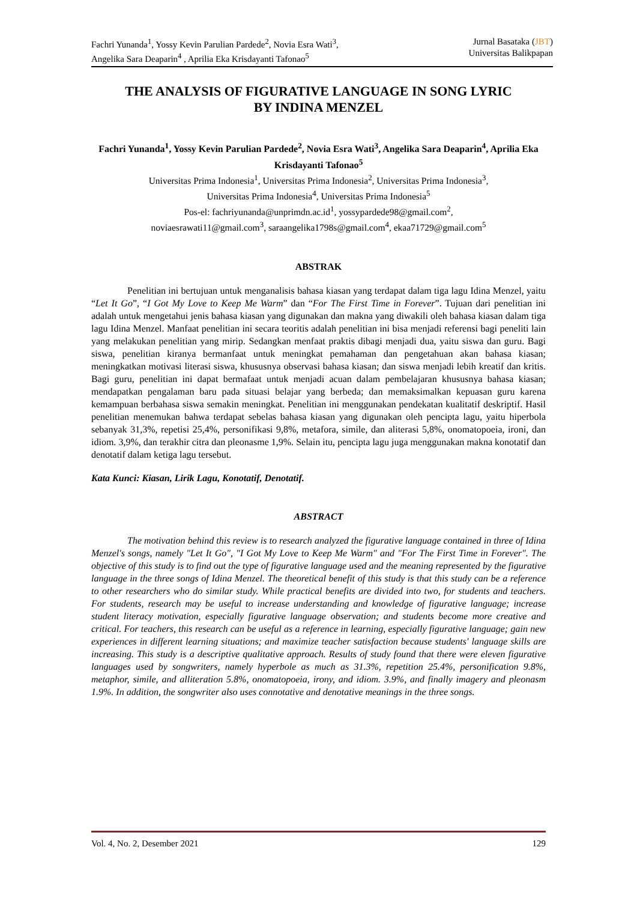Fachri Yunanda<sup>1</sup>, Yossy Kevin Parulian Pardede<sup>2</sup>, Novia Esra Wati<sup>3</sup>,
Angelika Sara Deaparin<sup>4</sup> , Aprilia Eka Krisdayanti Tafonao<sup>5</sup>
Jurnal Basataka (JBT)
Universitas Balikpapan
THE ANALYSIS OF FIGURATIVE LANGUAGE IN SONG LYRIC
BY INDINA MENZEL
Fachri Yunanda<sup>1</sup>, Yossy Kevin Parulian Pardede<sup>2</sup>, Novia Esra Wati<sup>3</sup>, Angelika Sara Deaparin<sup>4</sup>, Aprilia Eka Krisdayanti Tafonao<sup>5</sup>
Universitas Prima Indonesia<sup>1</sup>, Universitas Prima Indonesia<sup>2</sup>, Universitas Prima Indonesia<sup>3</sup>,
Universitas Prima Indonesia<sup>4</sup>, Universitas Prima Indonesia<sup>5</sup>
Pos-el: fachriyunanda@unprimdn.ac.id<sup>1</sup>, yossypardede98@gmail.com<sup>2</sup>,
noviaesrawati11@gmail.com<sup>3</sup>, saraangelika1798s@gmail.com<sup>4</sup>, ekaa71729@gmail.com<sup>5</sup>
ABSTRAK
Penelitian ini bertujuan untuk menganalisis bahasa kiasan yang terdapat dalam tiga lagu Idina Menzel, yaitu “Let It Go”, “I Got My Love to Keep Me Warm” dan “For The First Time in Forever”. Tujuan dari penelitian ini adalah untuk mengetahui jenis bahasa kiasan yang digunakan dan makna yang diwakili oleh bahasa kiasan dalam tiga lagu Idina Menzel. Manfaat penelitian ini secara teoritis adalah penelitian ini bisa menjadi referensi bagi peneliti lain yang melakukan penelitian yang mirip. Sedangkan menfaat praktis dibagi menjadi dua, yaitu siswa dan guru. Bagi siswa, penelitian kiranya bermanfaat untuk meningkat pemahaman dan pengetahuan akan bahasa kiasan; meningkatkan motivasi literasi siswa, khususnya observasi bahasa kiasan; dan siswa menjadi lebih kreatif dan kritis. Bagi guru, penelitian ini dapat bermafaat untuk menjadi acuan dalam pembelajaran khususnya bahasa kiasan; mendapatkan pengalaman baru pada situasi belajar yang berbeda; dan memaksimalkan kepuasan guru karena kemampuan berbahasa siswa semakin meningkat. Penelitian ini menggunakan pendekatan kualitatif deskriptif. Hasil penelitian menemukan bahwa terdapat sebelas bahasa kiasan yang digunakan oleh pencipta lagu, yaitu hiperbola sebanyak 31,3%, repetisi 25,4%, personifikasi 9,8%, metafora, simile, dan aliterasi 5,8%, onomatopoeia, ironi, dan idiom. 3,9%, dan terakhir citra dan pleonasme 1,9%. Selain itu, pencipta lagu juga menggunakan makna konotatif dan denotatif dalam ketiga lagu tersebut.
Kata Kunci: Kiasan, Lirik Lagu, Konotatif, Denotatif.
ABSTRACT
The motivation behind this review is to research analyzed the figurative language contained in three of Idina Menzel's songs, namely "Let It Go", "I Got My Love to Keep Me Warm" and "For The First Time in Forever". The objective of this study is to find out the type of figurative language used and the meaning represented by the figurative language in the three songs of Idina Menzel. The theoretical benefit of this study is that this study can be a reference to other researchers who do similar study. While practical benefits are divided into two, for students and teachers. For students, research may be useful to increase understanding and knowledge of figurative language; increase student literacy motivation, especially figurative language observation; and students become more creative and critical. For teachers, this research can be useful as a reference in learning, especially figurative language; gain new experiences in different learning situations; and maximize teacher satisfaction because students' language skills are increasing. This study is a descriptive qualitative approach. Results of study found that there were eleven figurative languages used by songwriters, namely hyperbole as much as 31.3%, repetition 25.4%, personification 9.8%, metaphor, simile, and alliteration 5.8%, onomatopoeia, irony, and idiom. 3.9%, and finally imagery and pleonasm 1.9%. In addition, the songwriter also uses connotative and denotative meanings in the three songs.
Vol. 4, No. 2, Desember 2021 129